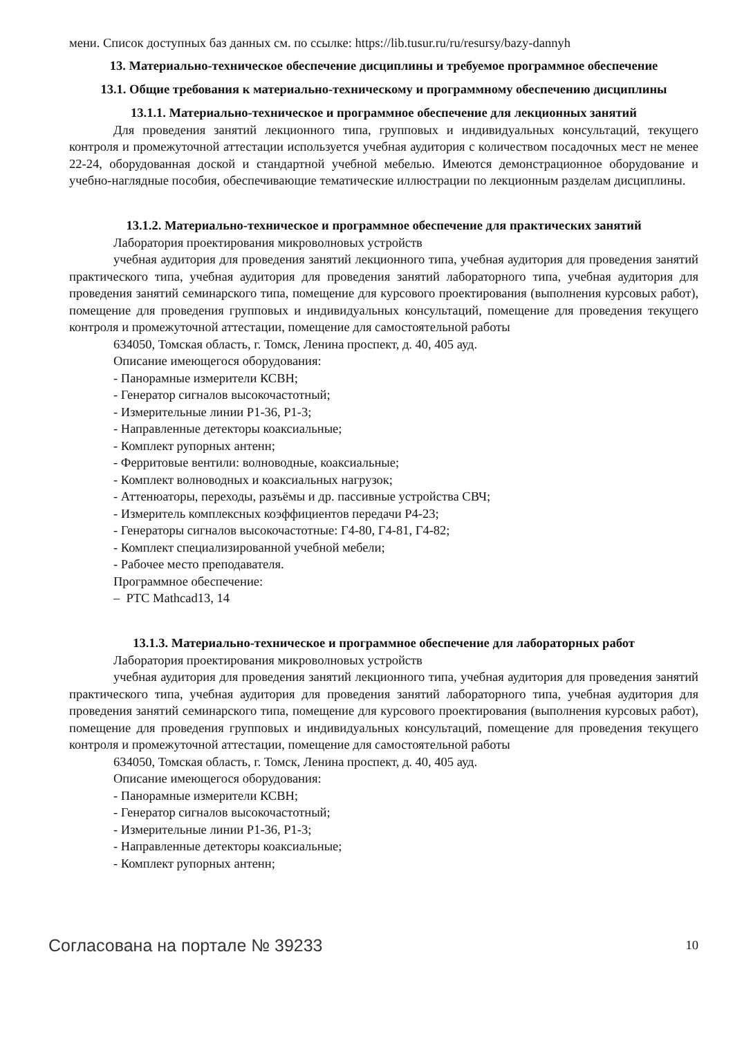мени. Список доступных баз данных см. по ссылке: https://lib.tusur.ru/ru/resursy/bazy-dannyh
13. Материально-техническое обеспечение дисциплины и требуемое программное обеспечение
13.1. Общие требования к материально-техническому и программному обеспечению дисциплины
13.1.1. Материально-техническое и программное обеспечение для лекционных занятий
Для проведения занятий лекционного типа, групповых и индивидуальных консультаций, текущего контроля и промежуточной аттестации используется учебная аудитория с количеством посадочных мест не менее 22-24, оборудованная доской и стандартной учебной мебелью. Имеются демонстрационное оборудование и учебно-наглядные пособия, обеспечивающие тематические иллюстрации по лекционным разделам дисциплины.
13.1.2. Материально-техническое и программное обеспечение для практических занятий
Лаборатория проектирования микроволновых устройств
учебная аудитория для проведения занятий лекционного типа, учебная аудитория для проведения занятий практического типа, учебная аудитория для проведения занятий лабораторного типа, учебная аудитория для проведения занятий семинарского типа, помещение для курсового проектирования (выполнения курсовых работ), помещение для проведения групповых и индивидуальных консультаций, помещение для проведения текущего контроля и промежуточной аттестации, помещение для самостоятельной работы
634050, Томская область, г. Томск, Ленина проспект, д. 40, 405 ауд.
Описание имеющегося оборудования:
- Панорамные измерители КСВН;
- Генератор сигналов высокочастотный;
- Измерительные линии Р1-36, Р1-3;
- Направленные детекторы коаксиальные;
- Комплект рупорных антенн;
- Ферритовые вентили: волноводные, коаксиальные;
- Комплект волноводных и коаксиальных нагрузок;
- Аттенюаторы, переходы, разъёмы и др. пассивные устройства СВЧ;
- Измеритель комплексных коэффициентов передачи Р4-23;
- Генераторы сигналов высокочастотные: Г4-80, Г4-81, Г4-82;
- Комплект специализированной учебной мебели;
- Рабочее место преподавателя.
Программное обеспечение:
– PTC Mathcad13, 14
13.1.3. Материально-техническое и программное обеспечение для лабораторных работ
Лаборатория проектирования микроволновых устройств
учебная аудитория для проведения занятий лекционного типа, учебная аудитория для проведения занятий практического типа, учебная аудитория для проведения занятий лабораторного типа, учебная аудитория для проведения занятий семинарского типа, помещение для курсового проектирования (выполнения курсовых работ), помещение для проведения групповых и индивидуальных консультаций, помещение для проведения текущего контроля и промежуточной аттестации, помещение для самостоятельной работы
634050, Томская область, г. Томск, Ленина проспект, д. 40, 405 ауд.
Описание имеющегося оборудования:
- Панорамные измерители КСВН;
- Генератор сигналов высокочастотный;
- Измерительные линии Р1-36, Р1-3;
- Направленные детекторы коаксиальные;
- Комплект рупорных антенн;
Согласована на портале № 39233 10